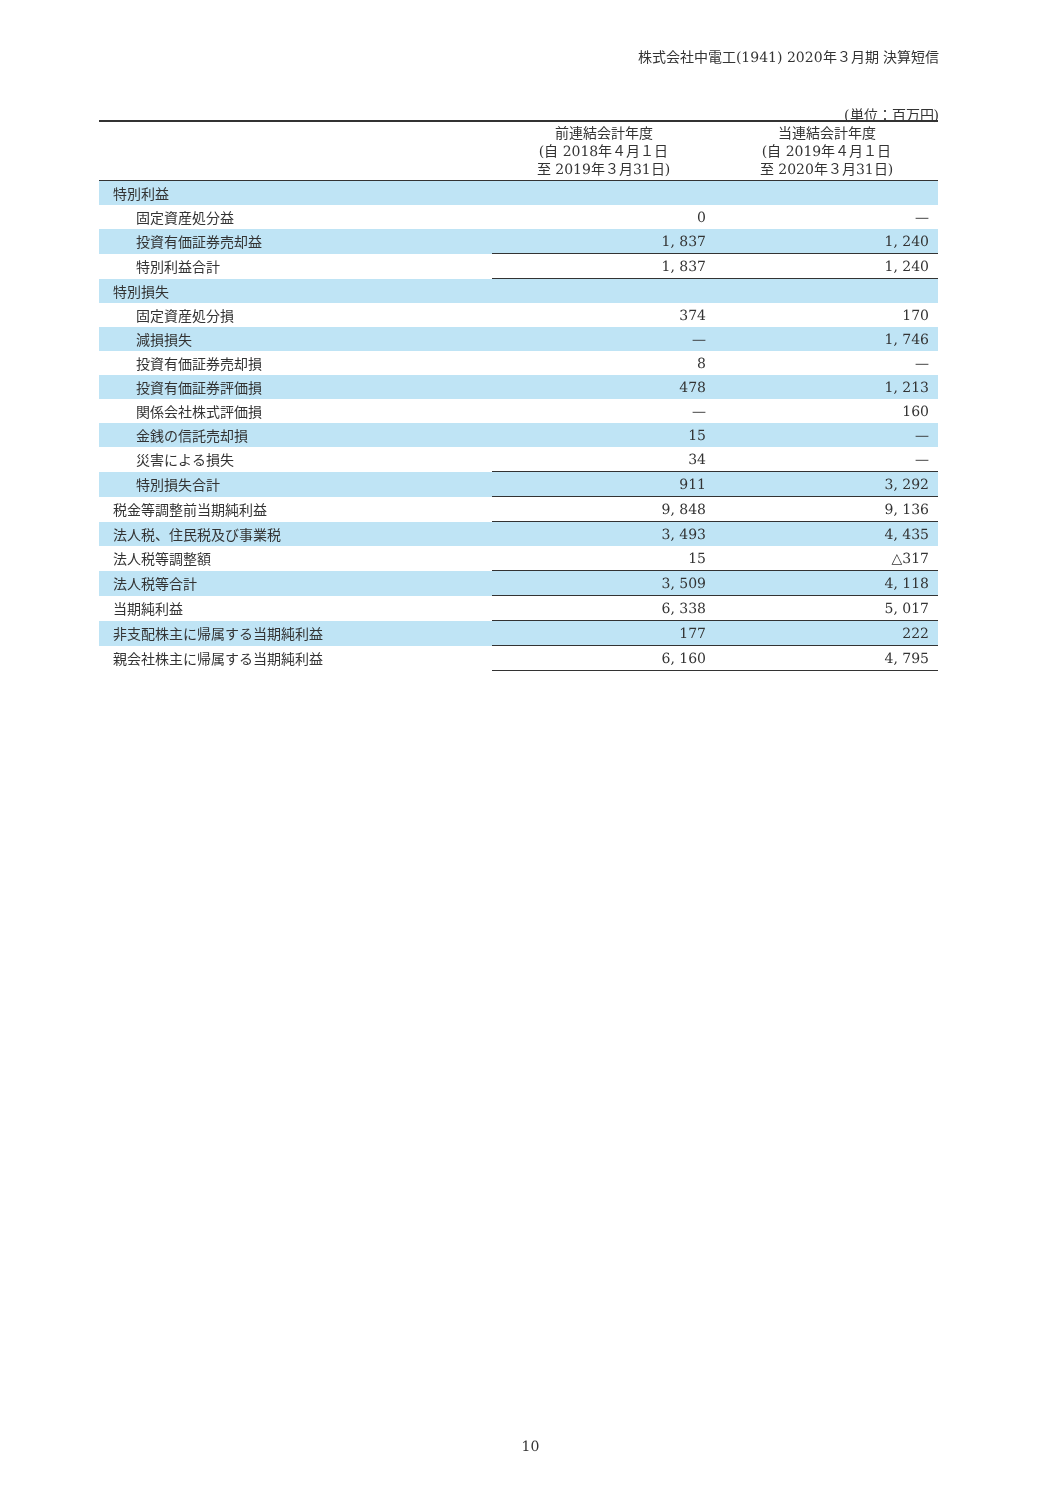株式会社中電工(1941) 2020年３月期 決算短信
(単位：百万円)
| | 前連結会計年度 (自 2018年４月１日 至 2019年３月31日) | 当連結会計年度 (自 2019年４月１日 至 2020年３月31日) |
| --- | --- | --- |
| 特別利益 | | |
| 固定資産処分益 | 0 | — |
| 投資有価証券売却益 | 1, 837 | 1, 240 |
| 特別利益合計 | 1, 837 | 1, 240 |
| 特別損失 | | |
| 固定資産処分損 | 374 | 170 |
| 減損損失 | — | 1, 746 |
| 投資有価証券売却損 | 8 | — |
| 投資有価証券評価損 | 478 | 1, 213 |
| 関係会社株式評価損 | — | 160 |
| 金銭の信託売却損 | 15 | — |
| 災害による損失 | 34 | — |
| 特別損失合計 | 911 | 3, 292 |
| 税金等調整前当期純利益 | 9, 848 | 9, 136 |
| 法人税、住民税及び事業税 | 3, 493 | 4, 435 |
| 法人税等調整額 | 15 | △317 |
| 法人税等合計 | 3, 509 | 4, 118 |
| 当期純利益 | 6, 338 | 5, 017 |
| 非支配株主に帰属する当期純利益 | 177 | 222 |
| 親会社株主に帰属する当期純利益 | 6, 160 | 4, 795 |
10